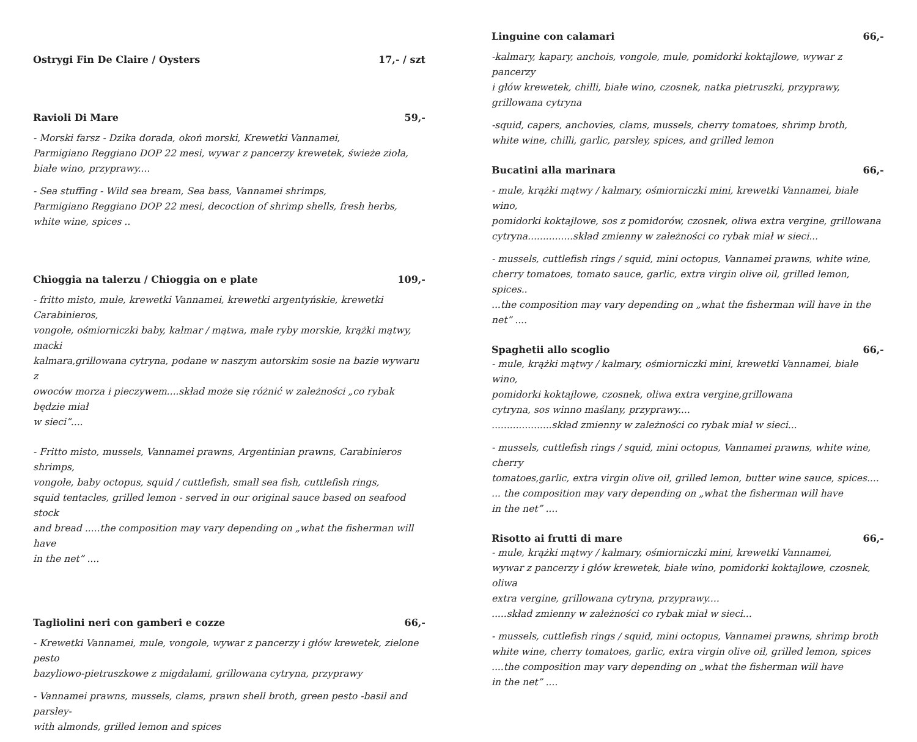Ostrygi Fin De Claire / Oysters 17,- / szt
Ravioli Di Mare 59,-
- Morski farsz - Dzika dorada, okoń morski, Krewetki Vannamei,
Parmigiano Reggiano DOP 22 mesi, wywar z pancerzy krewetek, świeże zioła,
białe wino, przyprawy....
- Sea stuffing - Wild sea bream, Sea bass, Vannamei shrimps,
Parmigiano Reggiano DOP 22 mesi, decoction of shrimp shells, fresh herbs,
white wine, spices ..
Chioggia na talerzu / Chioggia on e plate 109,-
- fritto misto, mule, krewetki Vannamei, krewetki argentyńskie, krewetki Carabinieros,
vongole, ośmiorniczki baby, kalmar / mątwa, małe ryby morskie, krążki mątwy, macki
kalmara,grillowana cytryna, podane w naszym autorskim sosie na bazie wywaru z
owoców morza i pieczywem....skład może się różnić w zależności „co rybak będzie miał
w sieci”....
- Fritto misto, mussels, Vannamei prawns, Argentinian prawns, Carabinieros shrimps,
vongole, baby octopus, squid / cuttlefish, small sea fish, cuttlefish rings,
squid tentacles, grilled lemon - served in our original sauce based on seafood stock
and bread .....the composition may vary depending on „what the fisherman will have
in the net” ....
Tagliolini neri con gamberi e cozze 66,-
- Krewetki Vannamei, mule, vongole, wywar z pancerzy i głów krewetek, zielone pesto
bazyliowo-pietruszkowe z migdałami, grillowana cytryna, przyprawy
- Vannamei prawns, mussels, clams, prawn shell broth, green pesto -basil and parsley-
with almonds, grilled lemon and spices
Linguine con calamari 66,-
-kalmary, kapary, anchois, vongole, mule, pomidorki koktajlowe, wywar z pancerzy
i głów krewetek, chilli, białe wino, czosnek, natka pietruszki, przyprawy,
grillowana cytryna
-squid, capers, anchovies, clams, mussels, cherry tomatoes, shrimp broth,
white wine, chilli, garlic, parsley, spices, and grilled lemon
Bucatini alla marinara 66,-
- mule, krążki mątwy / kalmary, ośmiorniczki mini, krewetki Vannamei, białe wino,
pomidorki koktajlowe, sos z pomidorów, czosnek, oliwa extra vergine, grillowana
cytryna...............skład zmienny w zależności co rybak miał w sieci...
- mussels, cuttlefish rings / squid, mini octopus, Vannamei prawns, white wine,
cherry tomatoes, tomato sauce, garlic, extra virgin olive oil, grilled lemon, spices..
...the composition may vary depending on „what the fisherman will have in the net” ....
Spaghetii allo scoglio 66,-
- mule, krążki mątwy / kalmary, ośmiorniczki mini, krewetki Vannamei, białe wino,
pomidorki koktajlowe, czosnek, oliwa extra vergine,grillowana
cytryna, sos winno maślany, przyprawy....
....................skład zmienny w zależności co rybak miał w sieci...
- mussels, cuttlefish rings / squid, mini octopus, Vannamei prawns, white wine, cherry
tomatoes,garlic, extra virgin olive oil, grilled lemon, butter wine sauce, spices....
... the composition may vary depending on „what the fisherman will have
in the net” ....
Risotto ai frutti di mare 66,-
- mule, krążki mątwy / kalmary, ośmiorniczki mini, krewetki Vannamei,
wywar z pancerzy i głów krewetek, białe wino, pomidorki koktajlowe, czosnek, oliwa
extra vergine, grillowana cytryna, przyprawy....
.....skład zmienny w zależności co rybak miał w sieci...
- mussels, cuttlefish rings / squid, mini octopus, Vannamei prawns, shrimp broth
white wine, cherry tomatoes, garlic, extra virgin olive oil, grilled lemon, spices
....the composition may vary depending on „what the fisherman will have
in the net” ....